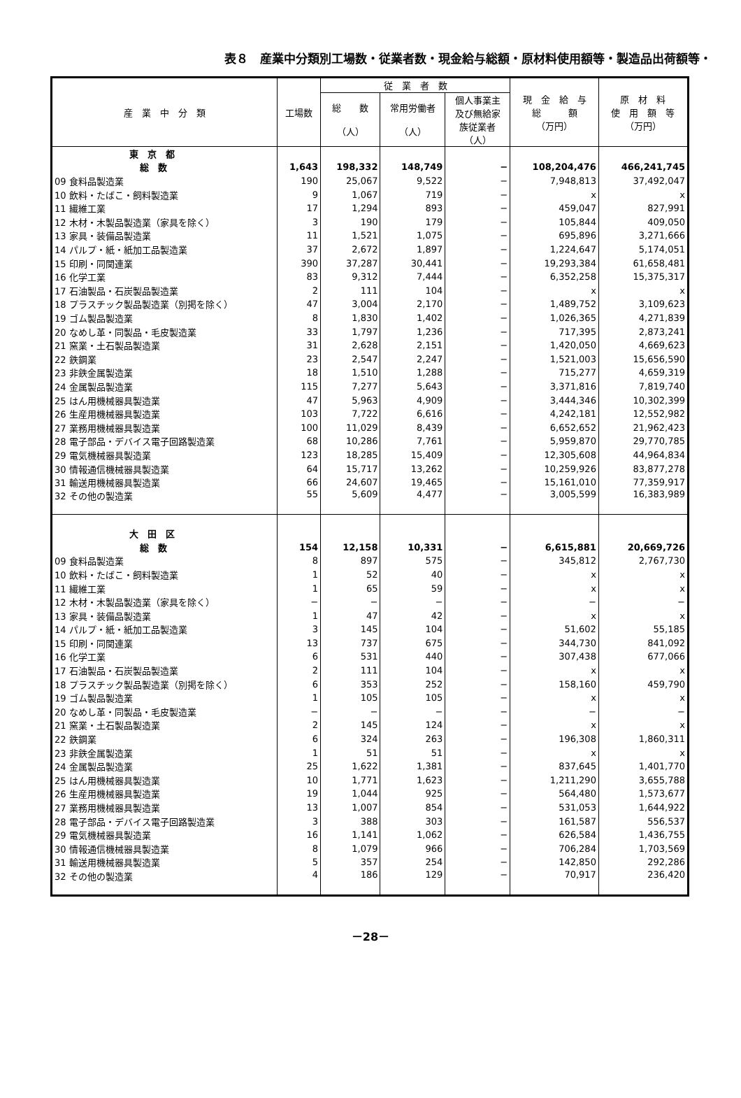表８　産業中分類別工場数・従業者数・現金給与総額・原材料使用額等・製造品出荷額等・
| 産 業 中 分 類 | 工場数 | 従 業 者 数 | | | 現 金 給 与 総 額 （万円） | 原 材 料 使 用 額 等 （万円） |
| --- | --- | --- | --- | --- | --- | --- |
| | | 総 数 （人） | 常用労働者 （人） | 個人事業主 及び無給家 族従業者 （人） | | |
| 東 京 都 | | | | | | |
| 総 数 | 1,643 | 198,332 | 148,749 | − | 108,204,476 | 466,241,745 |
| 09 食料品製造業 | 190 | 25,067 | 9,522 | − | 7,948,813 | 37,492,047 |
| 10 飲料・たばこ・飼料製造業 | 9 | 1,067 | 719 | − | x | x |
| 11 繊維工業 | 17 | 1,294 | 893 | − | 459,047 | 827,991 |
| 12 木材・木製品製造業（家具を除く） | 3 | 190 | 179 | − | 105,844 | 409,050 |
| 13 家具・装備品製造業 | 11 | 1,521 | 1,075 | − | 695,896 | 3,271,666 |
| 14 パルプ・紙・紙加工品製造業 | 37 | 2,672 | 1,897 | − | 1,224,647 | 5,174,051 |
| 15 印刷・同関連業 | 390 | 37,287 | 30,441 | − | 19,293,384 | 61,658,481 |
| 16 化学工業 | 83 | 9,312 | 7,444 | − | 6,352,258 | 15,375,317 |
| 17 石油製品・石炭製品製造業 | 2 | 111 | 104 | − | x | x |
| 18 プラスチック製品製造業（別掲を除く） | 47 | 3,004 | 2,170 | − | 1,489,752 | 3,109,623 |
| 19 ゴム製品製造業 | 8 | 1,830 | 1,402 | − | 1,026,365 | 4,271,839 |
| 20 なめし革・同製品・毛皮製造業 | 33 | 1,797 | 1,236 | − | 717,395 | 2,873,241 |
| 21 窯業・土石製品製造業 | 31 | 2,628 | 2,151 | − | 1,420,050 | 4,669,623 |
| 22 鉄鋼業 | 23 | 2,547 | 2,247 | − | 1,521,003 | 15,656,590 |
| 23 非鉄金属製造業 | 18 | 1,510 | 1,288 | − | 715,277 | 4,659,319 |
| 24 金属製品製造業 | 115 | 7,277 | 5,643 | − | 3,371,816 | 7,819,740 |
| 25 はん用機械器具製造業 | 47 | 5,963 | 4,909 | − | 3,444,346 | 10,302,399 |
| 26 生産用機械器具製造業 | 103 | 7,722 | 6,616 | − | 4,242,181 | 12,552,982 |
| 27 業務用機械器具製造業 | 100 | 11,029 | 8,439 | − | 6,652,652 | 21,962,423 |
| 28 電子部品・デバイス電子回路製造業 | 68 | 10,286 | 7,761 | − | 5,959,870 | 29,770,785 |
| 29 電気機械器具製造業 | 123 | 18,285 | 15,409 | − | 12,305,608 | 44,964,834 |
| 30 情報通信機械器具製造業 | 64 | 15,717 | 13,262 | − | 10,259,926 | 83,877,278 |
| 31 輸送用機械器具製造業 | 66 | 24,607 | 19,465 | − | 15,161,010 | 77,359,917 |
| 32 その他の製造業 | 55 | 5,609 | 4,477 | − | 3,005,599 | 16,383,989 |
| 大 田 区 | | | | | | |
| 総 数 | 154 | 12,158 | 10,331 | − | 6,615,881 | 20,669,726 |
| 09 食料品製造業 | 8 | 897 | 575 | − | 345,812 | 2,767,730 |
| 10 飲料・たばこ・飼料製造業 | 1 | 52 | 40 | − | x | x |
| 11 繊維工業 | 1 | 65 | 59 | − | x | x |
| 12 木材・木製品製造業（家具を除く） | − | − | − | − | − | − |
| 13 家具・装備品製造業 | 1 | 47 | 42 | − | x | x |
| 14 パルプ・紙・紙加工品製造業 | 3 | 145 | 104 | − | 51,602 | 55,185 |
| 15 印刷・同関連業 | 13 | 737 | 675 | − | 344,730 | 841,092 |
| 16 化学工業 | 6 | 531 | 440 | − | 307,438 | 677,066 |
| 17 石油製品・石炭製品製造業 | 2 | 111 | 104 | − | x | x |
| 18 プラスチック製品製造業（別掲を除く） | 6 | 353 | 252 | − | 158,160 | 459,790 |
| 19 ゴム製品製造業 | 1 | 105 | 105 | − | x | x |
| 20 なめし革・同製品・毛皮製造業 | − | − | − | − | − | − |
| 21 窯業・土石製品製造業 | 2 | 145 | 124 | − | x | x |
| 22 鉄鋼業 | 6 | 324 | 263 | − | 196,308 | 1,860,311 |
| 23 非鉄金属製造業 | 1 | 51 | 51 | − | x | x |
| 24 金属製品製造業 | 25 | 1,622 | 1,381 | − | 837,645 | 1,401,770 |
| 25 はん用機械器具製造業 | 10 | 1,771 | 1,623 | − | 1,211,290 | 3,655,788 |
| 26 生産用機械器具製造業 | 19 | 1,044 | 925 | − | 564,480 | 1,573,677 |
| 27 業務用機械器具製造業 | 13 | 1,007 | 854 | − | 531,053 | 1,644,922 |
| 28 電子部品・デバイス電子回路製造業 | 3 | 388 | 303 | − | 161,587 | 556,537 |
| 29 電気機械器具製造業 | 16 | 1,141 | 1,062 | − | 626,584 | 1,436,755 |
| 30 情報通信機械器具製造業 | 8 | 1,079 | 966 | − | 706,284 | 1,703,569 |
| 31 輸送用機械器具製造業 | 5 | 357 | 254 | − | 142,850 | 292,286 |
| 32 その他の製造業 | 4 | 186 | 129 | − | 70,917 | 236,420 |
－28－